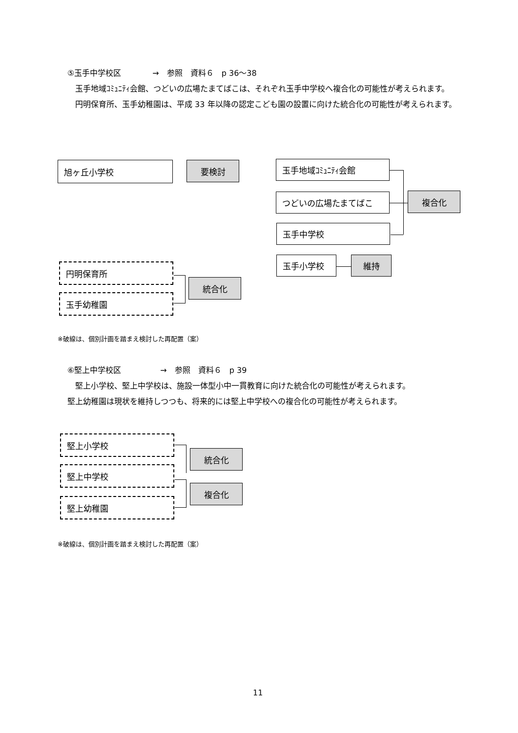⑤玉手中学校区　　　　→　参照　資料６　p 36〜38
　玉手地域ｺﾐｭﾆﾃｨ会館、つどいの広場たまてばこは、それぞれ玉手中学校へ複合化の可能性が考えられます。
　円明保育所、玉手幼稚園は、平成 33 年以降の認定こども園の設置に向けた統合化の可能性が考えられます。
旭ヶ丘小学校 要検討 玉手地域ｺﾐｭﾆﾃｨ会館
つどいの広場たまてばこ 複合化
玉手中学校
玉手小学校 維持
円明保育所
玉手幼稚園
統合化
※破線は、個別計画を踏まえ検討した再配置（案）
⑥堅上中学校区　　　　　→　参照　資料６　p 39
　堅上小学校、堅上中学校は、施設一体型小中一貫教育に向けた統合化の可能性が考えられます。
堅上幼稚園は現状を維持しつつも、将来的には堅上中学校への複合化の可能性が考えられます。
堅上小学校
堅上中学校
堅上幼稚園
統合化
複合化
※破線は、個別計画を踏まえ検討した再配置（案）
11